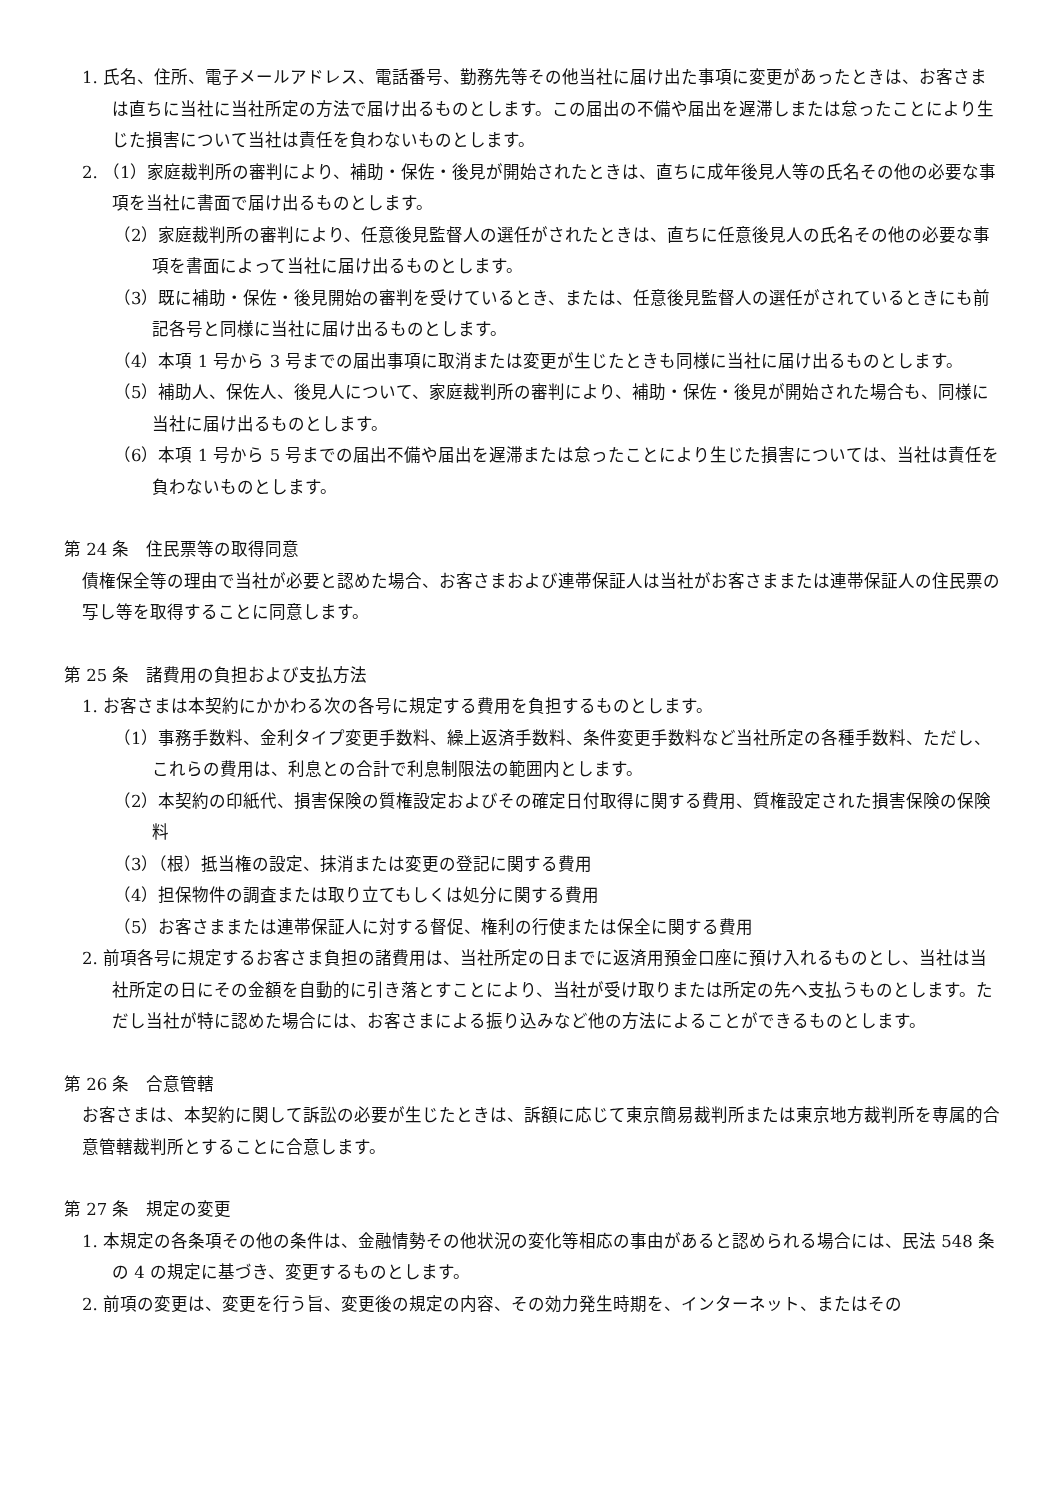1. 氏名、住所、電子メールアドレス、電話番号、勤務先等その他当社に届け出た事項に変更があったときは、お客さまは直ちに当社に当社所定の方法で届け出るものとします。この届出の不備や届出を遅滞しまたは怠ったことにより生じた損害について当社は責任を負わないものとします。
2. （1）家庭裁判所の審判により、補助・保佐・後見が開始されたときは、直ちに成年後見人等の氏名その他の必要な事項を当社に書面で届け出るものとします。
（2）家庭裁判所の審判により、任意後見監督人の選任がされたときは、直ちに任意後見人の氏名その他の必要な事項を書面によって当社に届け出るものとします。
（3）既に補助・保佐・後見開始の審判を受けているとき、または、任意後見監督人の選任がされているときにも前記各号と同様に当社に届け出るものとします。
（4）本項 1 号から 3 号までの届出事項に取消または変更が生じたときも同様に当社に届け出るものとします。
（5）補助人、保佐人、後見人について、家庭裁判所の審判により、補助・保佐・後見が開始された場合も、同様に当社に届け出るものとします。
（6）本項 1 号から 5 号までの届出不備や届出を遅滞または怠ったことにより生じた損害については、当社は責任を負わないものとします。
第 24 条　住民票等の取得同意
債権保全等の理由で当社が必要と認めた場合、お客さまおよび連帯保証人は当社がお客さままたは連帯保証人の住民票の写し等を取得することに同意します。
第 25 条　諸費用の負担および支払方法
1. お客さまは本契約にかかわる次の各号に規定する費用を負担するものとします。
（1）事務手数料、金利タイプ変更手数料、繰上返済手数料、条件変更手数料など当社所定の各種手数料、ただし、これらの費用は、利息との合計で利息制限法の範囲内とします。
（2）本契約の印紙代、損害保険の質権設定およびその確定日付取得に関する費用、質権設定された損害保険の保険料
（3）（根）抵当権の設定、抹消または変更の登記に関する費用
（4）担保物件の調査または取り立てもしくは処分に関する費用
（5）お客さままたは連帯保証人に対する督促、権利の行使または保全に関する費用
2. 前項各号に規定するお客さま負担の諸費用は、当社所定の日までに返済用預金口座に預け入れるものとし、当社は当社所定の日にその金額を自動的に引き落とすことにより、当社が受け取りまたは所定の先へ支払うものとします。ただし当社が特に認めた場合には、お客さまによる振り込みなど他の方法によることができるものとします。
第 26 条　合意管轄
お客さまは、本契約に関して訴訟の必要が生じたときは、訴額に応じて東京簡易裁判所または東京地方裁判所を専属的合意管轄裁判所とすることに合意します。
第 27 条　規定の変更
1. 本規定の各条項その他の条件は、金融情勢その他状況の変化等相応の事由があると認められる場合には、民法 548 条の 4 の規定に基づき、変更するものとします。
2. 前項の変更は、変更を行う旨、変更後の規定の内容、その効力発生時期を、インターネット、またはその